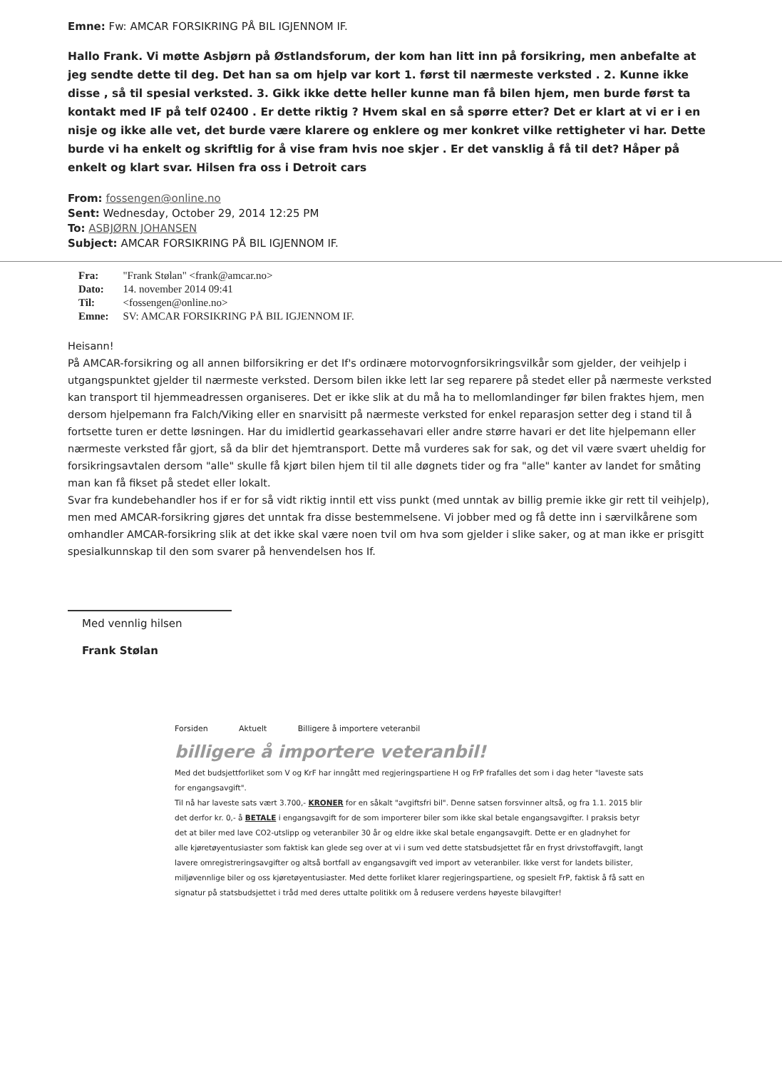Emne: Fw: AMCAR FORSIKRING PÅ BIL IGJENNOM IF.
Hallo Frank. Vi møtte Asbjørn på Østlandsforum, der kom han litt inn på forsikring, men anbefalte at jeg sendte dette til deg. Det han sa om hjelp var kort 1. først til nærmeste verksted . 2. Kunne ikke disse , så til spesial verksted. 3. Gikk ikke dette heller kunne man få bilen hjem, men burde først ta kontakt med IF på telf 02400 . Er dette riktig ? Hvem skal en så spørre etter? Det er klart at vi er i en nisje og ikke alle vet, det burde være klarere og enklere og mer konkret vilke rettigheter vi har. Dette burde vi ha enkelt og skriftlig for å vise fram hvis noe skjer . Er det vansklig å få til det? Håper på enkelt og klart svar. Hilsen fra oss i Detroit cars
From: fossengen@online.no
Sent: Wednesday, October 29, 2014 12:25 PM
To: ASBJØRN JOHANSEN
Subject: AMCAR FORSIKRING PÅ BIL IGJENNOM IF.
| Fra: | "Frank Stølan" <frank@amcar.no> |
| Dato: | 14. november 2014 09:41 |
| Til: | <fossengen@online.no> |
| Emne: | SV: AMCAR FORSIKRING PÅ BIL IGJENNOM IF. |
Heisann!
På AMCAR-forsikring og all annen bilforsikring er det If's ordinære motorvognforsikringsvilkår som gjelder, der veihjelp i utgangspunktet gjelder til nærmeste verksted. Dersom bilen ikke lett lar seg reparere på stedet eller på nærmeste verksted kan transport til hjemmeadressen organiseres. Det er ikke slik at du må ha to mellomlandinger før bilen fraktes hjem, men dersom hjelpemann fra Falch/Viking eller en snarvisitt på nærmeste verksted for enkel reparasjon setter deg i stand til å fortsette turen er dette løsningen. Har du imidlertid gearkassehavari eller andre større havari er det lite hjelpemann eller nærmeste verksted får gjort, så da blir det hjemtransport. Dette må vurderes sak for sak, og det vil være svært uheldig for forsikringsavtalen dersom "alle" skulle få kjørt bilen hjem til til alle døgnets tider og fra "alle" kanter av landet for småting man kan få fikset på stedet eller lokalt.
Svar fra kundebehandler hos if er for så vidt riktig inntil ett viss punkt (med unntak av billig premie ikke gir rett til veihjelp), men med AMCAR-forsikring gjøres det unntak fra disse bestemmelsene. Vi jobber med og få dette inn i særvilkårene som omhandler AMCAR-forsikring slik at det ikke skal være noen tvil om hva som gjelder i slike saker, og at man ikke er prisgitt spesialkunnskap til den som svarer på henvendelsen hos If.
Med vennlig hilsen
Frank Stølan
Forsiden Aktuelt Billigere å importere veteranbil
billigere å importere veteranbil!
Med det budsjettforliket som V og KrF har inngått med regjeringspartiene H og FrP frafalles det som i dag heter "laveste sats for engangsavgift".
Til nå har laveste sats vært 3.700,- KRONER for en såkalt "avgiftsfri bil". Denne satsen forsvinner altså, og fra 1.1. 2015 blir det derfor kr. 0,- å BETALE i engangsavgift for de som importerer biler som ikke skal betale engangsavgifter. I praksis betyr det at biler med lave CO2-utslipp og veteranbiler 30 år og eldre ikke skal betale engangsavgift. Dette er en gladnyhet for alle kjøretøyentusiaster som faktisk kan glede seg over at vi i sum ved dette statsbudsjettet får en fryst drivstoffavgift, langt lavere omregistreringsavgifter og altså bortfall av engangsavgift ved import av veteranbiler. Ikke verst for landets bilister, miljøvennlige biler og oss kjøretøyentusiaster. Med dette forliket klarer regjeringspartiene, og spesielt FrP, faktisk å få satt en signatur på statsbudsjettet i tråd med deres uttalte politikk om å redusere verdens høyeste bilavgifter!